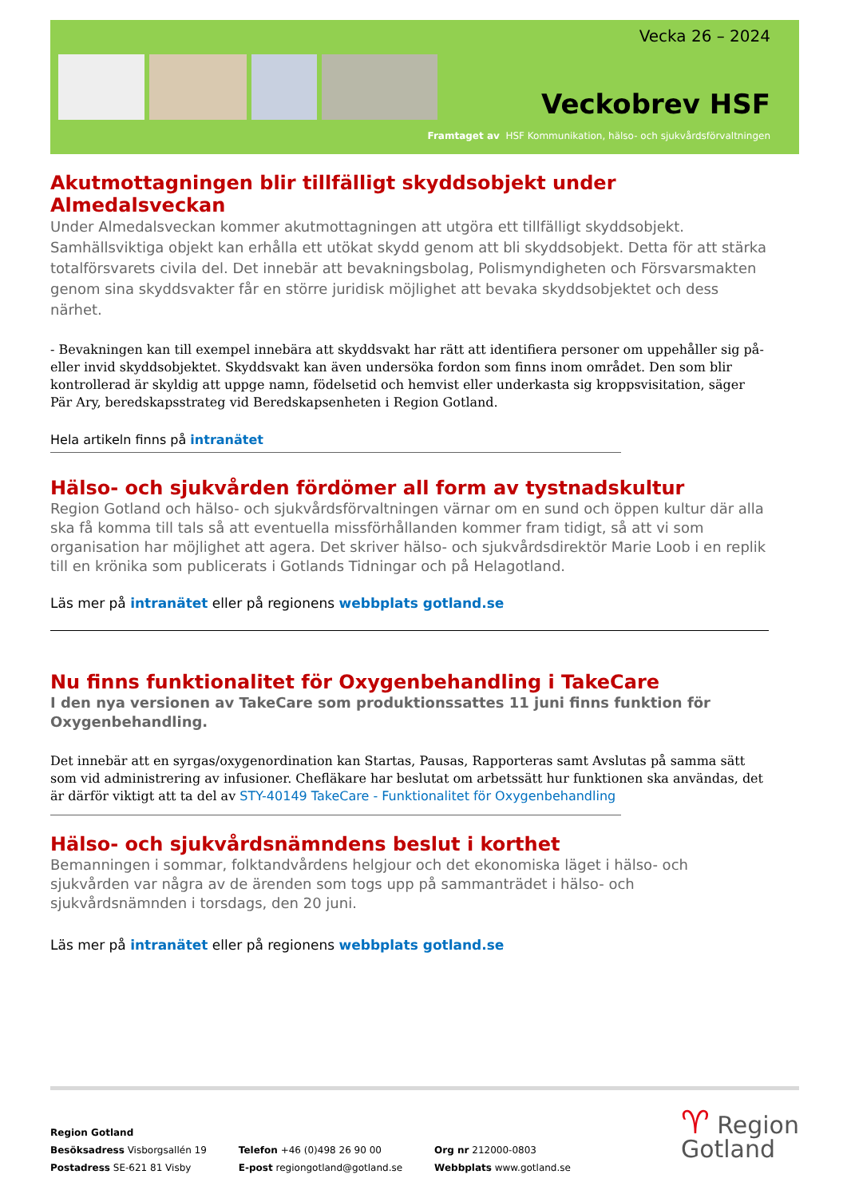Vecka 26 – 2024
Veckobrev HSF
Framtaget av HSF Kommunikation, hälso- och sjukvårdsförvaltningen
Akutmottagningen blir tillfälligt skyddsobjekt under Almedalsveckan
Under Almedalsveckan kommer akutmottagningen att utgöra ett tillfälligt skyddsobjekt. Samhällsviktiga objekt kan erhålla ett utökat skydd genom att bli skyddsobjekt. Detta för att stärka totalförsvarets civila del. Det innebär att bevakningsbolag, Polismyndigheten och Försvarsmakten genom sina skyddsvakter får en större juridisk möjlighet att bevaka skyddsobjektet och dess närhet.
- Bevakningen kan till exempel innebära att skyddsvakt har rätt att identifiera personer om uppehåller sig på- eller invid skyddsobjektet. Skyddsvakt kan även undersöka fordon som finns inom området. Den som blir kontrollerad är skyldig att uppge namn, födelsetid och hemvist eller underkasta sig kroppsvisitation, säger Pär Ary, beredskapsstrateg vid Beredskapsenheten i Region Gotland.
Hela artikeln finns på intranätet
Hälso- och sjukvården fördömer all form av tystnadskultur
Region Gotland och hälso- och sjukvårdsförvaltningen värnar om en sund och öppen kultur där alla ska få komma till tals så att eventuella missförhållanden kommer fram tidigt, så att vi som organisation har möjlighet att agera. Det skriver hälso- och sjukvårdsdirektör Marie Loob i en replik till en krönika som publicerats i Gotlands Tidningar och på Helagotland.
Läs mer på intranätet eller på regionens webbplats gotland.se
Nu finns funktionalitet för Oxygenbehandling i TakeCare
I den nya versionen av TakeCare som produktionssattes 11 juni finns funktion för Oxygenbehandling.
Det innebär att en syrgas/oxygenordination kan Startas, Pausas, Rapporteras samt Avslutas på samma sätt som vid administrering av infusioner. Chefläkare har beslutat om arbetssätt hur funktionen ska användas, det är därför viktigt att ta del av STY-40149 TakeCare - Funktionalitet för Oxygenbehandling
Hälso- och sjukvårdsnämndens beslut i korthet
Bemanningen i sommar, folktandvårdens helgjour och det ekonomiska läget i hälso- och sjukvården var några av de ärenden som togs upp på sammanträdet i hälso- och sjukvårdsnämnden i torsdags, den 20 juni.
Läs mer på intranätet eller på regionens webbplats gotland.se
Region Gotland
Besöksadress Visborgsallén 19
Postadress SE-621 81 Visby
Telefon +46 (0)498 26 90 00
E-post regiongotland@gotland.se
Org nr 212000-0803
Webbplats www.gotland.se
♈ Region
Gotland